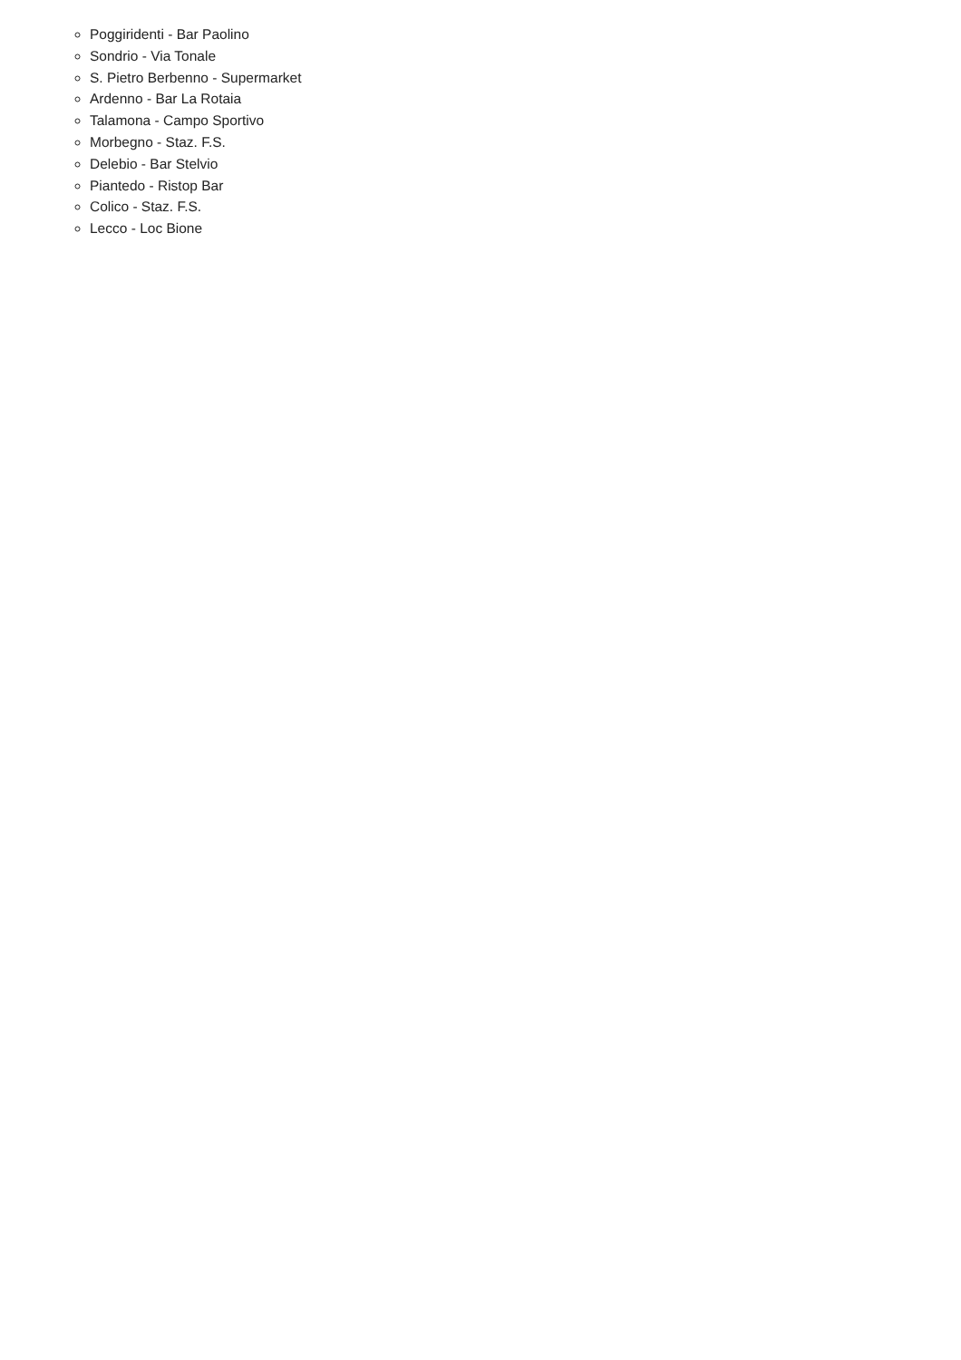Poggiridenti - Bar Paolino
Sondrio - Via Tonale
S. Pietro Berbenno - Supermarket
Ardenno - Bar La Rotaia
Talamona - Campo Sportivo
Morbegno - Staz. F.S.
Delebio - Bar Stelvio
Piantedo - Ristop Bar
Colico - Staz. F.S.
Lecco - Loc Bione